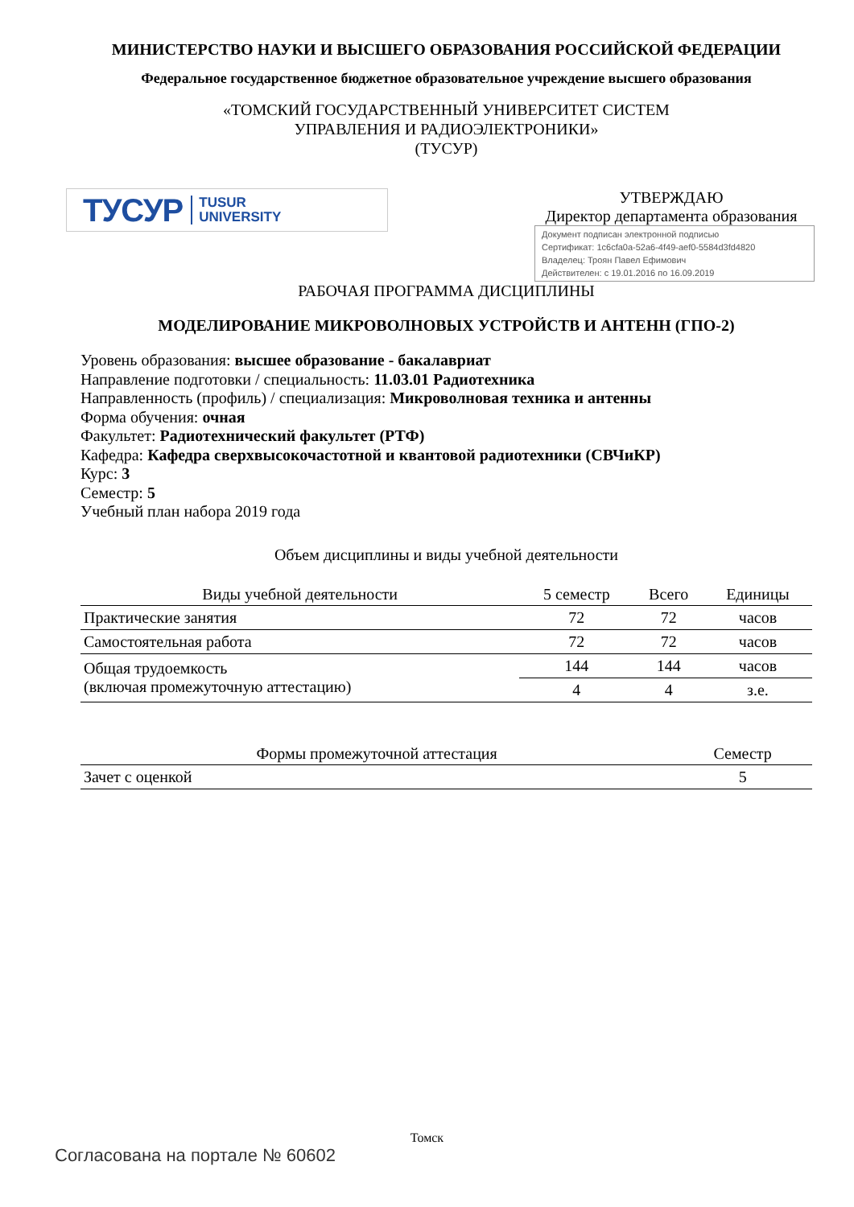МИНИСТЕРСТВО НАУКИ И ВЫСШЕГО ОБРАЗОВАНИЯ РОССИЙСКОЙ ФЕДЕРАЦИИ
Федеральное государственное бюджетное образовательное учреждение высшего образования
«ТОМСКИЙ ГОСУДАРСТВЕННЫЙ УНИВЕРСИТЕТ СИСТЕМ
УПРАВЛЕНИЯ И РАДИОЭЛЕКТРОНИКИ»
(ТУСУР)
ТУСУР TUSUR
UNIVERSITY
УТВЕРЖДАЮ
Директор департамента образования
Документ подписан электронной подписью
Сертификат: 1c6cfa0a-52a6-4f49-aef0-5584d3fd4820
Владелец: Троян Павел Ефимович
Действителен: с 19.01.2016 по 16.09.2019
РАБОЧАЯ ПРОГРАММА ДИСЦИПЛИНЫ
МОДЕЛИРОВАНИЕ МИКРОВОЛНОВЫХ УСТРОЙСТВ И АНТЕНН (ГПО-2)
Уровень образования: высшее образование - бакалавриат
Направление подготовки / специальность: 11.03.01 Радиотехника
Направленность (профиль) / специализация: Микроволновая техника и антенны
Форма обучения: очная
Факультет: Радиотехнический факультет (РТФ)
Кафедра: Кафедра сверхвысокочастотной и квантовой радиотехники (СВЧиКР)
Курс: 3
Семестр: 5
Учебный план набора 2019 года
Объем дисциплины и виды учебной деятельности
| Виды учебной деятельности | 5 семестр | Всего | Единицы |
| --- | --- | --- | --- |
| Практические занятия | 72 | 72 | часов |
| Самостоятельная работа | 72 | 72 | часов |
| Общая трудоемкость (включая промежуточную аттестацию) | 144 | 144 | часов |
| | 4 | 4 | з.е. |
| Формы промежуточной аттестация | Семестр |
| --- | --- |
| Зачет с оценкой | 5 |
Томск
Согласована на портале № 60602